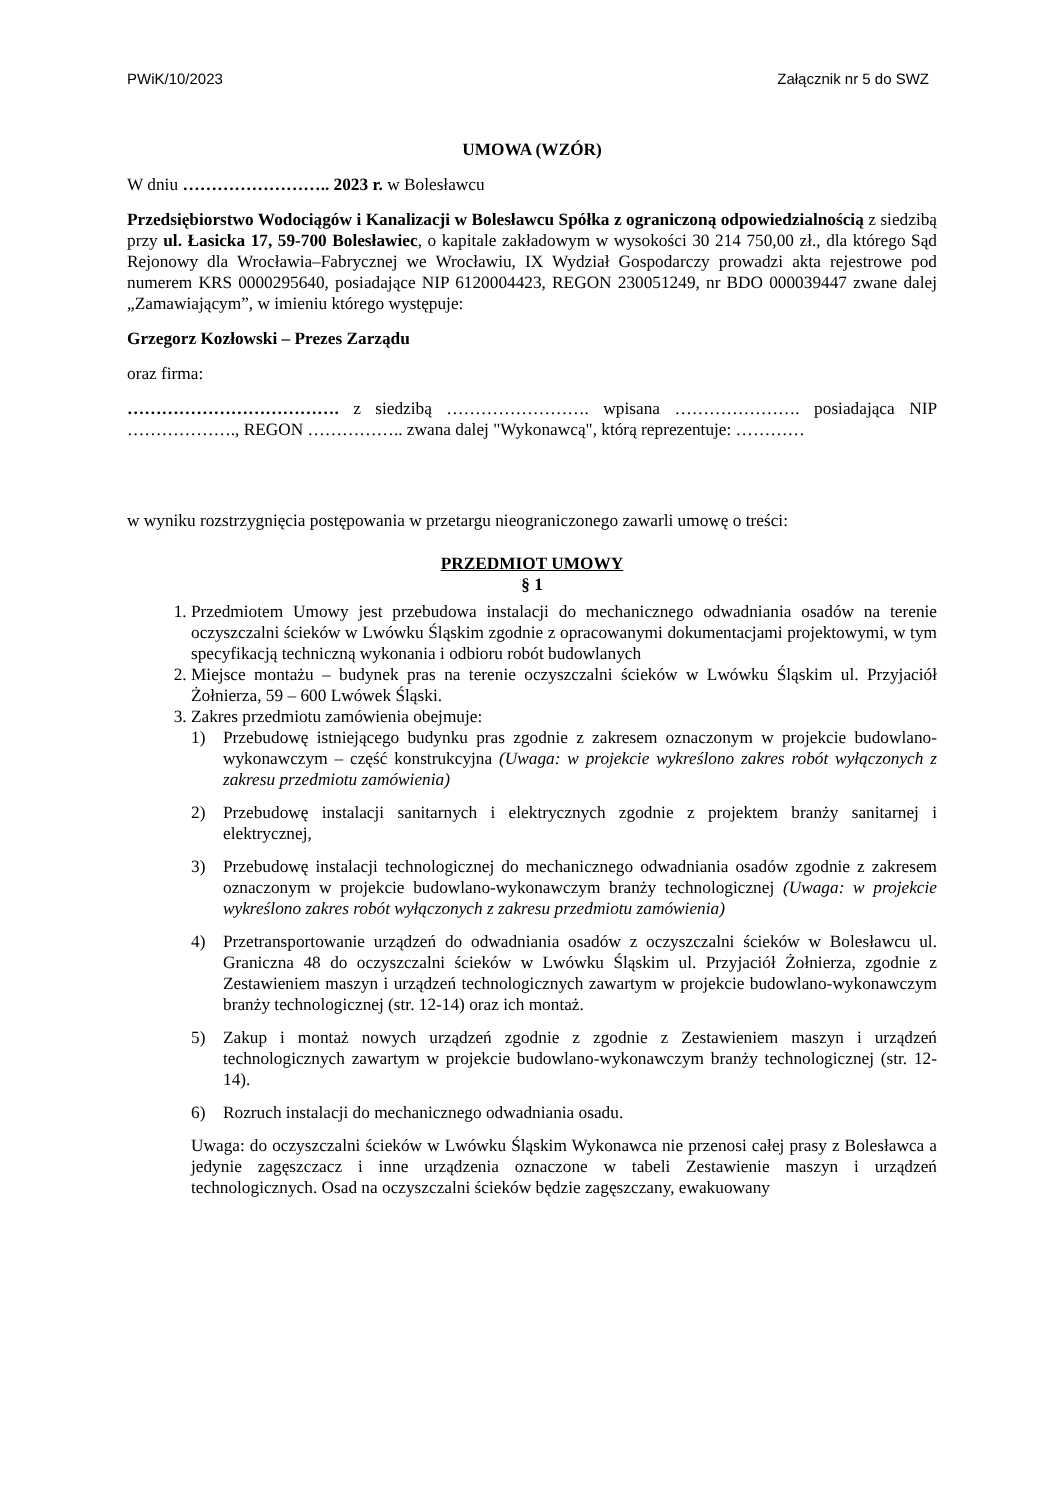PWiK/10/2023 Załącznik nr 5 do SWZ
UMOWA (WZÓR)
W dniu …………………….. 2023 r. w Bolesławcu
Przedsiębiorstwo Wodociągów i Kanalizacji w Bolesławcu Spółka z ograniczoną odpowiedzialnością z siedzibą przy ul. Łasicka 17, 59-700 Bolesławiec, o kapitale zakładowym w wysokości 30 214 750,00 zł., dla którego Sąd Rejonowy dla Wrocławia–Fabrycznej we Wrocławiu, IX Wydział Gospodarczy prowadzi akta rejestrowe pod numerem KRS 0000295640, posiadające NIP 6120004423, REGON 230051249, nr BDO 000039447 zwane dalej „Zamawiającym”, w imieniu którego występuje:
Grzegorz Kozłowski – Prezes Zarządu
oraz firma:
………………………………. z siedzibą ……………………. wpisana …………………. posiadająca NIP ………………., REGON …………….. zwana dalej "Wykonawcą", którą reprezentuje: …………
w wyniku rozstrzygnięcia postępowania w przetargu nieograniczonego zawarli umowę o treści:
PRZEDMIOT UMOWY
§ 1
1. Przedmiotem Umowy jest przebudowa instalacji do mechanicznego odwadniania osadów na terenie oczyszczalni ścieków w Lwówku Śląskim zgodnie z opracowanymi dokumentacjami projektowymi, w tym specyfikacją techniczną wykonania i odbioru robót budowlanych
2. Miejsce montażu – budynek pras na terenie oczyszczalni ścieków w Lwówku Śląskim ul. Przyjaciół Żołnierza, 59 – 600 Lwówek Śląski.
3. Zakres przedmiotu zamówienia obejmuje:
1) Przebudowę istniejącego budynku pras zgodnie z zakresem oznaczonym w projekcie budowlano-wykonawczym – część konstrukcyjna (Uwaga: w projekcie wykreślono zakres robót wyłączonych z zakresu przedmiotu zamówienia)
2) Przebudowę instalacji sanitarnych i elektrycznych zgodnie z projektem branży sanitarnej i elektrycznej,
3) Przebudowę instalacji technologicznej do mechanicznego odwadniania osadów zgodnie z zakresem oznaczonym w projekcie budowlano-wykonawczym branży technologicznej (Uwaga: w projekcie wykreślono zakres robót wyłączonych z zakresu przedmiotu zamówienia)
4) Przetransportowanie urządzeń do odwadniania osadów z oczyszczalni ścieków w Bolesławcu ul. Graniczna 48 do oczyszczalni ścieków w Lwówku Śląskim ul. Przyjaciół Żołnierza, zgodnie z Zestawieniem maszyn i urządzeń technologicznych zawartym w projekcie budowlano-wykonawczym branży technologicznej (str. 12-14) oraz ich montaż.
5) Zakup i montaż nowych urządzeń zgodnie z zgodnie z Zestawieniem maszyn i urządzeń technologicznych zawartym w projekcie budowlano-wykonawczym branży technologicznej (str. 12-14).
6) Rozruch instalacji do mechanicznego odwadniania osadu.
Uwaga: do oczyszczalni ścieków w Lwówku Śląskim Wykonawca nie przenosi całej prasy z Bolesławca a jedynie zagęszczacz i inne urządzenia oznaczone w tabeli Zestawienie maszyn i urządzeń technologicznych. Osad na oczyszczalni ścieków będzie zagęszczany, ewakuowany